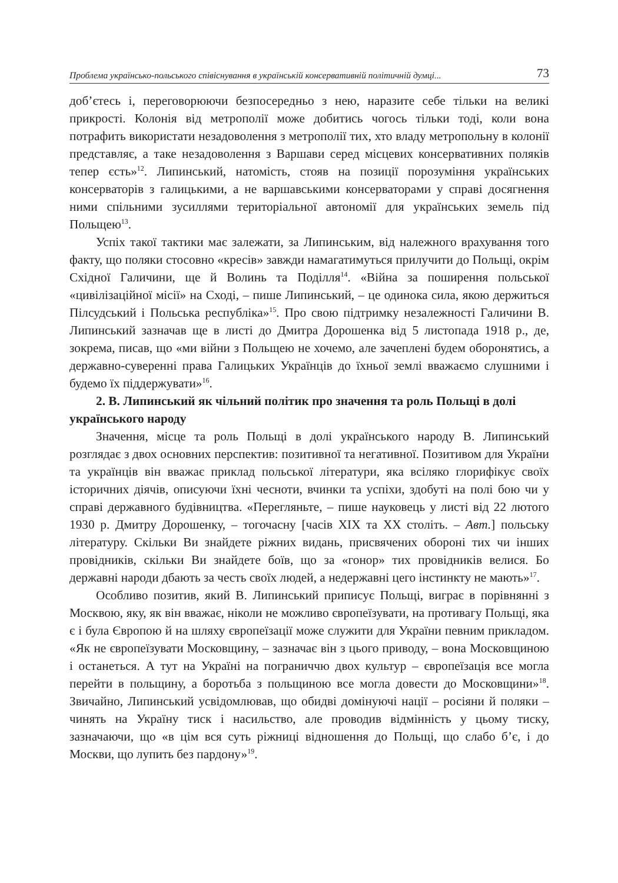Проблема українсько-польського співіснування в українській консервативній політичній думці... 73
доб’єтесь і, переговорюючи безпосередньо з нею, наразите себе тільки на великі прикрості. Колонія від метрополії може добитись чогось тільки тоді, коли вона потрафить використати незадоволення з метрополії тих, хто владу метропольну в колонії представляє, а таке незадоволення з Варшави серед місцевих консервативних поляків тепер єсть»<sup>12</sup>. Липинський, натомість, стояв на позиції порозуміння українських консерваторів з галицькими, а не варшавськими консерваторами у справі досягнення ними спільними зусиллями територіальної автономії для українських земель під Польщею<sup>13</sup>.
Успіх такої тактики має залежати, за Липинським, від належного врахування того факту, що поляки стосовно «кресів» завжди намагатимуться прилучити до Польщі, окрім Східної Галичини, ще й Волинь та Поділля<sup>14</sup>. «Війна за поширення польської «цивілізаційної місії» на Сході, – пише Липинський, – це одинока сила, якою держиться Пілсудський і Польська республіка»<sup>15</sup>. Про свою підтримку незалежності Галичини В. Липинський зазначав ще в листі до Дмитра Дорошенка від 5 листопада 1918 р., де, зокрема, писав, що «ми війни з Польщею не хочемо, але зачеплені будем оборонятись, а державно-суверенні права Галицьких Українців до їхньої землі вважаємо слушними і будемо їх піддержувати»<sup>16</sup>.
2. В. Липинський як чільний політик про значення та роль Польщі в долі українського народу
Значення, місце та роль Польщі в долі українського народу В. Липинський розглядає з двох основних перспектив: позитивної та негативної. Позитивом для України та українців він вважає приклад польської літератури, яка всіляко глорифікує своїх історичних діячів, описуючи їхні чесноти, вчинки та успіхи, здобуті на полі бою чи у справі державного будівництва. «Перегляньте, – пише науковець у листі від 22 лютого 1930 р. Дмитру Дорошенку, – тогочасну [часів ХІХ та ХХ століть. – Авт.] польську літературу. Скільки Ви знайдете ріжних видань, присвячених обороні тих чи інших провідників, скільки Ви знайдете боїв, що за «гонор» тих провідників велися. Бо державні народи дбають за честь своїх людей, а недержавні цего інстинкту не мають»<sup>17</sup>.
Особливо позитив, який В. Липинський приписує Польщі, виграє в порівнянні з Москвою, яку, як він вважає, ніколи не можливо європеїзувати, на противагу Польщі, яка є і була Європою й на шляху європеїзації може служити для України певним прикладом. «Як не європеїзувати Московщину, – зазначає він з цього приводу, – вона Московщиною і останеться. А тут на Україні на пограниччю двох культур – європеїзація все могла перейти в польщину, а боротьба з польщиною все могла довести до Московщини»<sup>18</sup>. Звичайно, Липинський усвідомлював, що обидві домінуючі нації – росіяни й поляки – чинять на Україну тиск і насильство, але проводив відмінність у цьому тиску, зазначаючи, що «в цім вся суть ріжниці відношення до Польщі, що слабо б’є, і до Москви, що лупить без пардону»<sup>19</sup>.